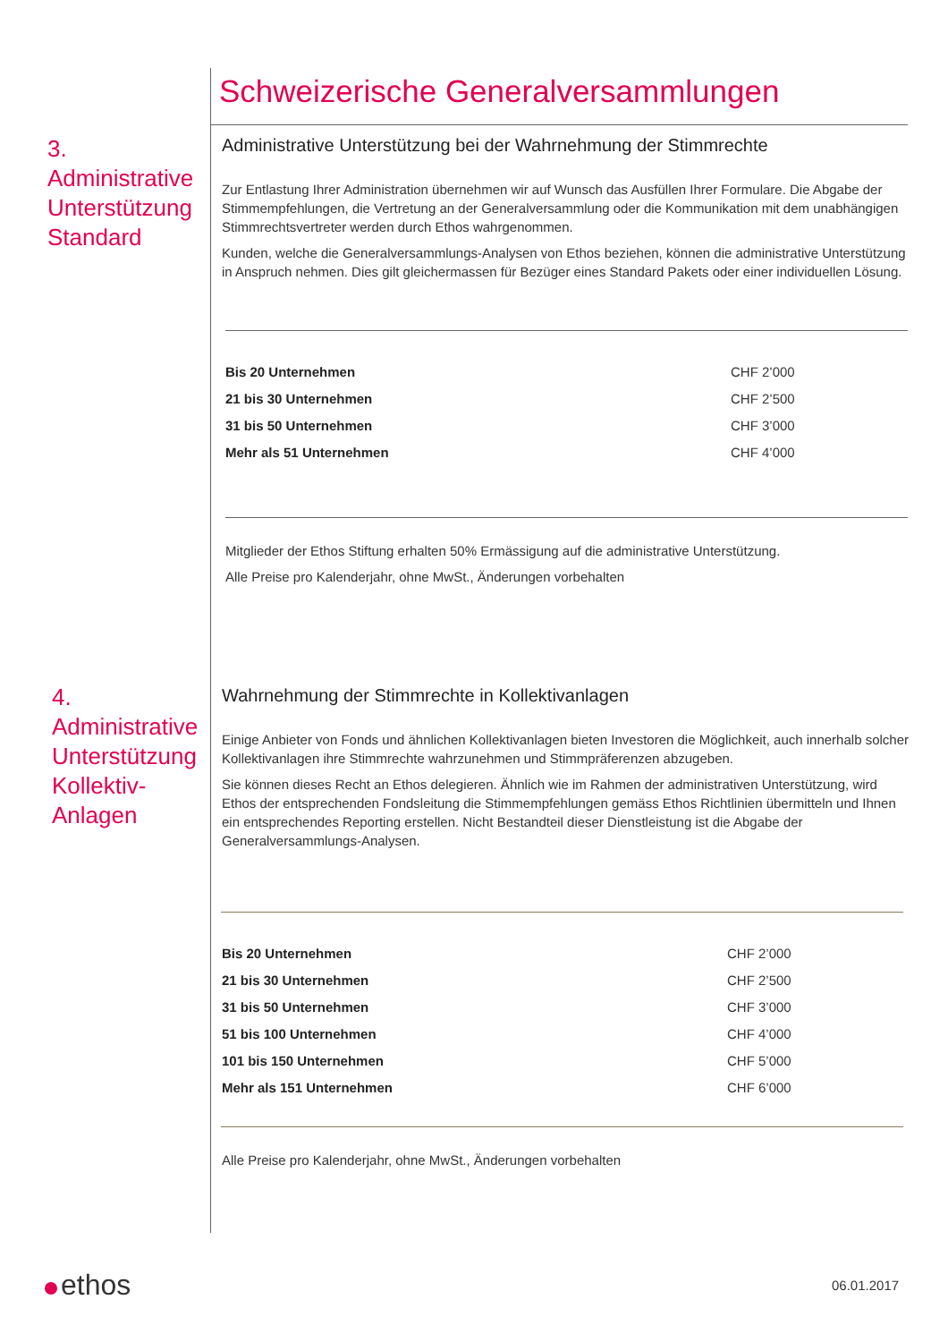Schweizerische Generalversammlungen
3.
Administrative
Unterstützung
Standard
Administrative Unterstützung bei der Wahrnehmung der Stimmrechte
Zur Entlastung Ihrer Administration übernehmen wir auf Wunsch das Ausfüllen Ihrer Formulare. Die Abgabe der Stimmempfehlungen, die Vertretung an der Generalversammlung oder die Kommunikation mit dem unabhängigen Stimmrechtsvertreter werden durch Ethos wahrgenommen.
Kunden, welche die Generalversammlungs-Analysen von Ethos beziehen, können die administrative Unterstützung in Anspruch nehmen. Dies gilt gleichermassen für Bezüger eines Standard Pakets oder einer individuellen Lösung.
| Bis 20 Unternehmen | CHF 2’000 |
| 21 bis 30 Unternehmen | CHF 2’500 |
| 31 bis 50 Unternehmen | CHF 3’000 |
| Mehr als 51 Unternehmen | CHF 4’000 |
Mitglieder der Ethos Stiftung erhalten 50% Ermässigung auf die administrative Unterstützung.
Alle Preise pro Kalenderjahr, ohne MwSt., Änderungen vorbehalten
4.
Administrative
Unterstützung
Kollektiv-
Anlagen
Wahrnehmung der Stimmrechte in Kollektivanlagen
Einige Anbieter von Fonds und ähnlichen Kollektivanlagen bieten Investoren die Möglichkeit, auch innerhalb solcher Kollektivanlagen ihre Stimmrechte wahrzunehmen und Stimmpräferenzen abzugeben.
Sie können dieses Recht an Ethos delegieren. Ähnlich wie im Rahmen der administrativen Unterstützung, wird Ethos der entsprechenden Fondsleitung die Stimmempfehlungen gemäss Ethos Richtlinien übermitteln und Ihnen ein entsprechendes Reporting erstellen. Nicht Bestandteil dieser Dienstleistung ist die Abgabe der Generalversammlungs-Analysen.
| Bis 20 Unternehmen | CHF 2’000 |
| 21 bis 30 Unternehmen | CHF 2’500 |
| 31 bis 50 Unternehmen | CHF 3’000 |
| 51 bis 100 Unternehmen | CHF 4’000 |
| 101 bis 150 Unternehmen | CHF 5’000 |
| Mehr als 151 Unternehmen | CHF 6’000 |
Alle Preise pro Kalenderjahr, ohne MwSt., Änderungen vorbehalten
ethos 06.01.2017